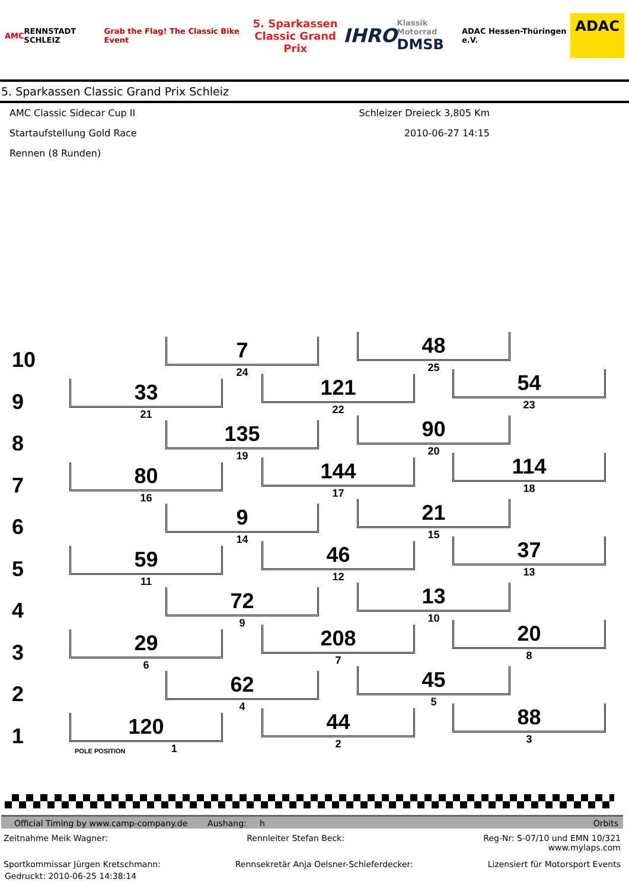AMC RENNSTADT SCHLEIZ Grab the Flag! The Classic Bike Event 5. Sparkassen
Classic Grand Prix IHRO Klassik Motorrad
DMSB ADAC Hessen-Thüringen e.V. ADAC
5. Sparkassen Classic Grand Prix Schleiz
AMC Classic Sidecar Cup II Schleizer Dreieck 3,805 Km
Startaufstellung Gold Race 2010-06-27 14:15
Rennen (8 Runden)
10
7
24
48
25
9
33
21
121
22
54
23
8
135
19
90
20
7
80
16
144
17
114
18
6
9
14
21
15
5
59
11
46
12
37
13
4
72
9
13
10
3
29
6
208
7
20
8
2
62
4
45
5
1
120
POLE POSITION 1
44
2
88
3
Official Timing by www.camp-company.de Aushang: h Orbits
Zeitnahme Meik Wagner: Rennleiter Stefan Beck: Reg-Nr: S-07/10 und EMN 10/321
www.mylaps.com
Sportkommissar Jürgen Kretschmann: Rennsekretär Anja Oelsner-Schieferdecker: Lizensiert für Motorsport Events
Gedruckt: 2010-06-25 14:38:14